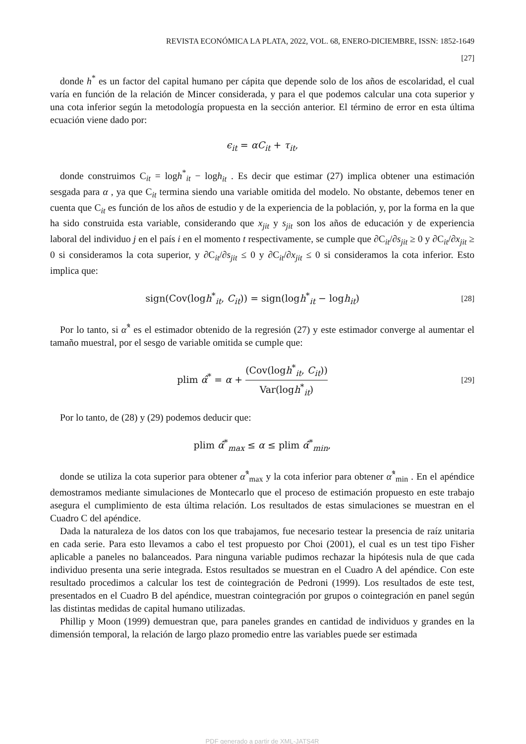REVISTA ECONÓMICA LA PLATA, 2022, VOL. 68, ENERO-DICIEMBRE, ISSN: 1852-1649
[27]
donde h<sup>*</sup> es un factor del capital humano per cápita que depende solo de los años de escolaridad, el cual varía en función de la relación de Mincer considerada, y para el que podemos calcular una cota superior y una cota inferior según la metodología propuesta en la sección anterior. El término de error en esta última ecuación viene dado por:
ϵ<sub>it</sub> = αC<sub>it</sub> + τ<sub>it</sub>,
donde construimos C<sub>it</sub> = logh<sup>*</sup><sub>it</sub> − logh<sub>it</sub> . Es decir que estimar (27) implica obtener una estimación sesgada para α , ya que C<sub>it</sub> termina siendo una variable omitida del modelo. No obstante, debemos tener en cuenta que C<sub>it</sub> es función de los años de estudio y de la experiencia de la población, y, por la forma en la que ha sido construida esta variable, considerando que x<sub>jit</sub> y s<sub>jit</sub> son los años de educación y de experiencia laboral del individuo j en el país i en el momento t respectivamente, se cumple que ∂C<sub>it</sub>/∂s<sub>jit</sub> ≥ 0 y ∂C<sub>it</sub>/∂x<sub>jit</sub> ≥ 0 si consideramos la cota superior, y ∂C<sub>it</sub>/∂s<sub>jit</sub> ≤ 0 y ∂C<sub>it</sub>/∂x<sub>jit</sub> ≤ 0 si consideramos la cota inferior. Esto implica que:
sign(Cov(logh<sup>*</sup><sub>it</sub>, C<sub>it</sub>)) = sign(logh<sup>*</sup><sub>it</sub> − logh<sub>it</sub>)
[28]
Por lo tanto, si α̂<sup>*</sup> es el estimador obtenido de la regresión (27) y este estimador converge al aumentar el tamaño muestral, por el sesgo de variable omitida se cumple que:
plim α̂<sup>*</sup> = α + (Cov(logh<sup>*</sup><sub>it</sub>, C<sub>it</sub>)) Var(logh<sup>*</sup><sub>it</sub>)
[29]
Por lo tanto, de (28) y (29) podemos deducir que:
plim α̂<sup>*</sup><sub>max</sub> ≤ α ≤ plim α̂<sup>*</sup><sub>min</sub>,
donde se utiliza la cota superior para obtener α̂<sup>*</sup><sub>max</sub> y la cota inferior para obtener α̂<sup>*</sup><sub>min</sub> . En el apéndice demostramos mediante simulaciones de Montecarlo que el proceso de estimación propuesto en este trabajo asegura el cumplimiento de esta última relación. Los resultados de estas simulaciones se muestran en el Cuadro C del apéndice.
Dada la naturaleza de los datos con los que trabajamos, fue necesario testear la presencia de raíz unitaria en cada serie. Para esto llevamos a cabo el test propuesto por Choi (2001), el cual es un test tipo Fisher aplicable a paneles no balanceados. Para ninguna variable pudimos rechazar la hipótesis nula de que cada individuo presenta una serie integrada. Estos resultados se muestran en el Cuadro A del apéndice. Con este resultado procedimos a calcular los test de cointegración de Pedroni (1999). Los resultados de este test, presentados en el Cuadro B del apéndice, muestran cointegración por grupos o cointegración en panel según las distintas medidas de capital humano utilizadas.
Phillip y Moon (1999) demuestran que, para paneles grandes en cantidad de individuos y grandes en la dimensión temporal, la relación de largo plazo promedio entre las variables puede ser estimada
PDF generado a partir de XML-JATS4R